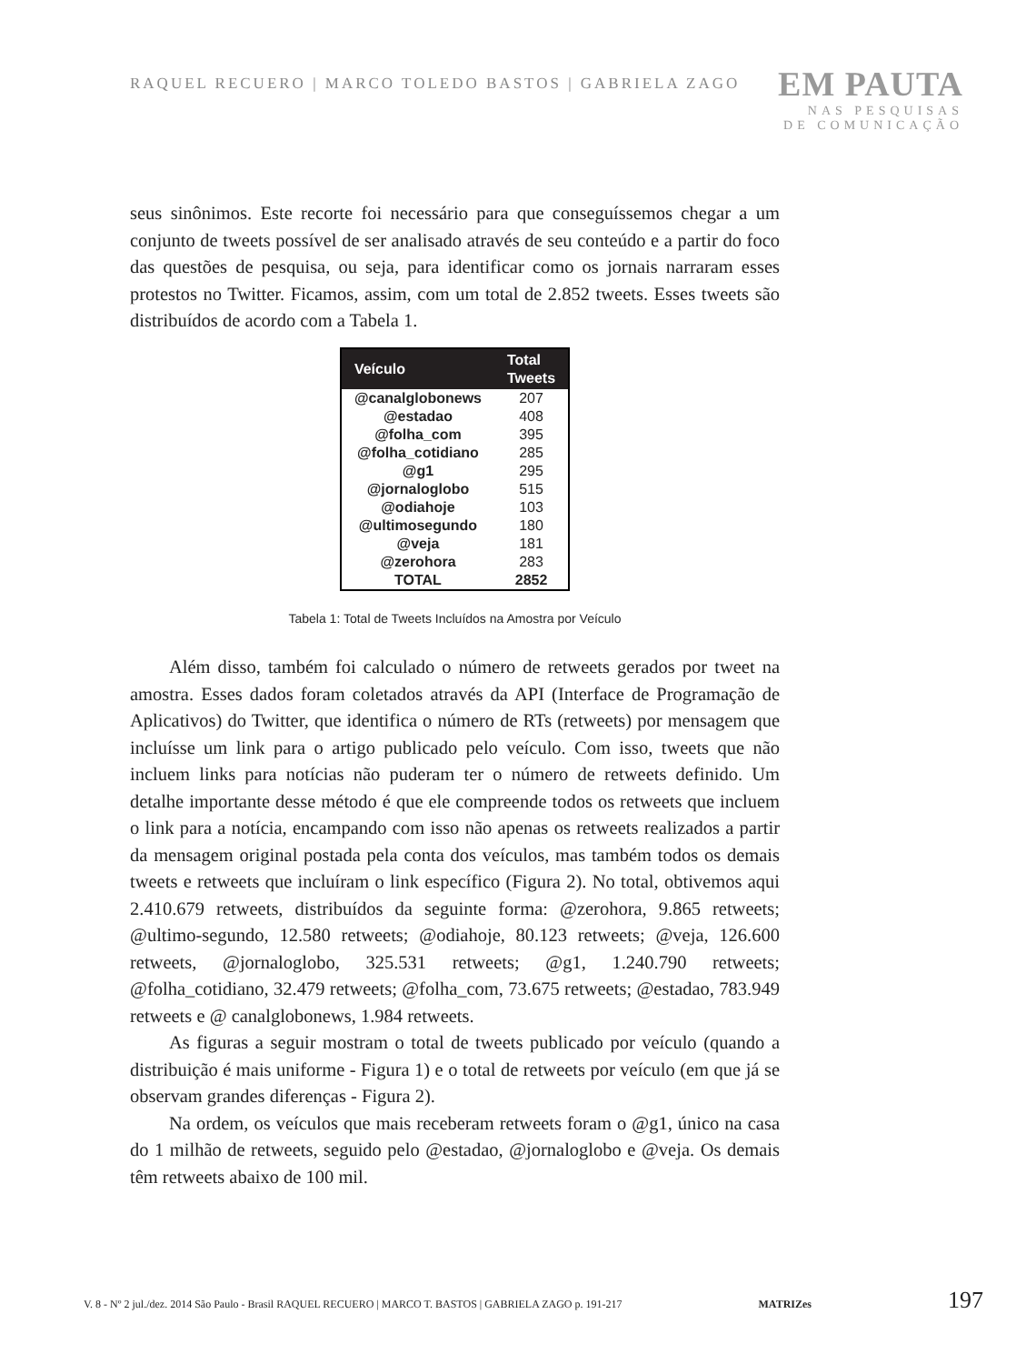RAQUEL RECUERO | MARCO TOLEDO BASTOS | GABRIELA ZAGO
EM PAUTA
NAS PESQUISAS
DE COMUNICAÇÃO
seus sinônimos. Este recorte foi necessário para que conseguíssemos chegar a um conjunto de tweets possível de ser analisado através de seu conteúdo e a partir do foco das questões de pesquisa, ou seja, para identificar como os jornais narraram esses protestos no Twitter. Ficamos, assim, com um total de 2.852 tweets. Esses tweets são distribuídos de acordo com a Tabela 1.
| Veículo | Total Tweets |
| --- | --- |
| @canalglobonews | 207 |
| @estadao | 408 |
| @folha_com | 395 |
| @folha_cotidiano | 285 |
| @g1 | 295 |
| @jornaloglobo | 515 |
| @odiahoje | 103 |
| @ultimosegundo | 180 |
| @veja | 181 |
| @zerohora | 283 |
| TOTAL | 2852 |
Tabela 1: Total de Tweets Incluídos na Amostra por Veículo
Além disso, também foi calculado o número de retweets gerados por tweet na amostra. Esses dados foram coletados através da API (Interface de Programação de Aplicativos) do Twitter, que identifica o número de RTs (retweets) por mensagem que incluísse um link para o artigo publicado pelo veículo. Com isso, tweets que não incluem links para notícias não puderam ter o número de retweets definido. Um detalhe importante desse método é que ele compreende todos os retweets que incluem o link para a notícia, encampando com isso não apenas os retweets realizados a partir da mensagem original postada pela conta dos veículos, mas também todos os demais tweets e retweets que incluíram o link específico (Figura 2). No total, obtivemos aqui 2.410.679 retweets, distribuídos da seguinte forma: @zerohora, 9.865 retweets; @ultimo-segundo, 12.580 retweets; @odiahoje, 80.123 retweets; @veja, 126.600 retweets, @jornaloglobo, 325.531 retweets; @g1, 1.240.790 retweets; @folha_cotidiano, 32.479 retweets; @folha_com, 73.675 retweets; @estadao, 783.949 retweets e @ canalglobonews, 1.984 retweets.
As figuras a seguir mostram o total de tweets publicado por veículo (quando a distribuição é mais uniforme - Figura 1) e o total de retweets por veículo (em que já se observam grandes diferenças - Figura 2).
Na ordem, os veículos que mais receberam retweets foram o @g1, único na casa do 1 milhão de retweets, seguido pelo @estadao, @jornaloglobo e @veja. Os demais têm retweets abaixo de 100 mil.
V. 8 - Nº 2 jul./dez. 2014 São Paulo - Brasil RAQUEL RECUERO | MARCO T. BASTOS | GABRIELA ZAGO p. 191-217 MATRIZes 197